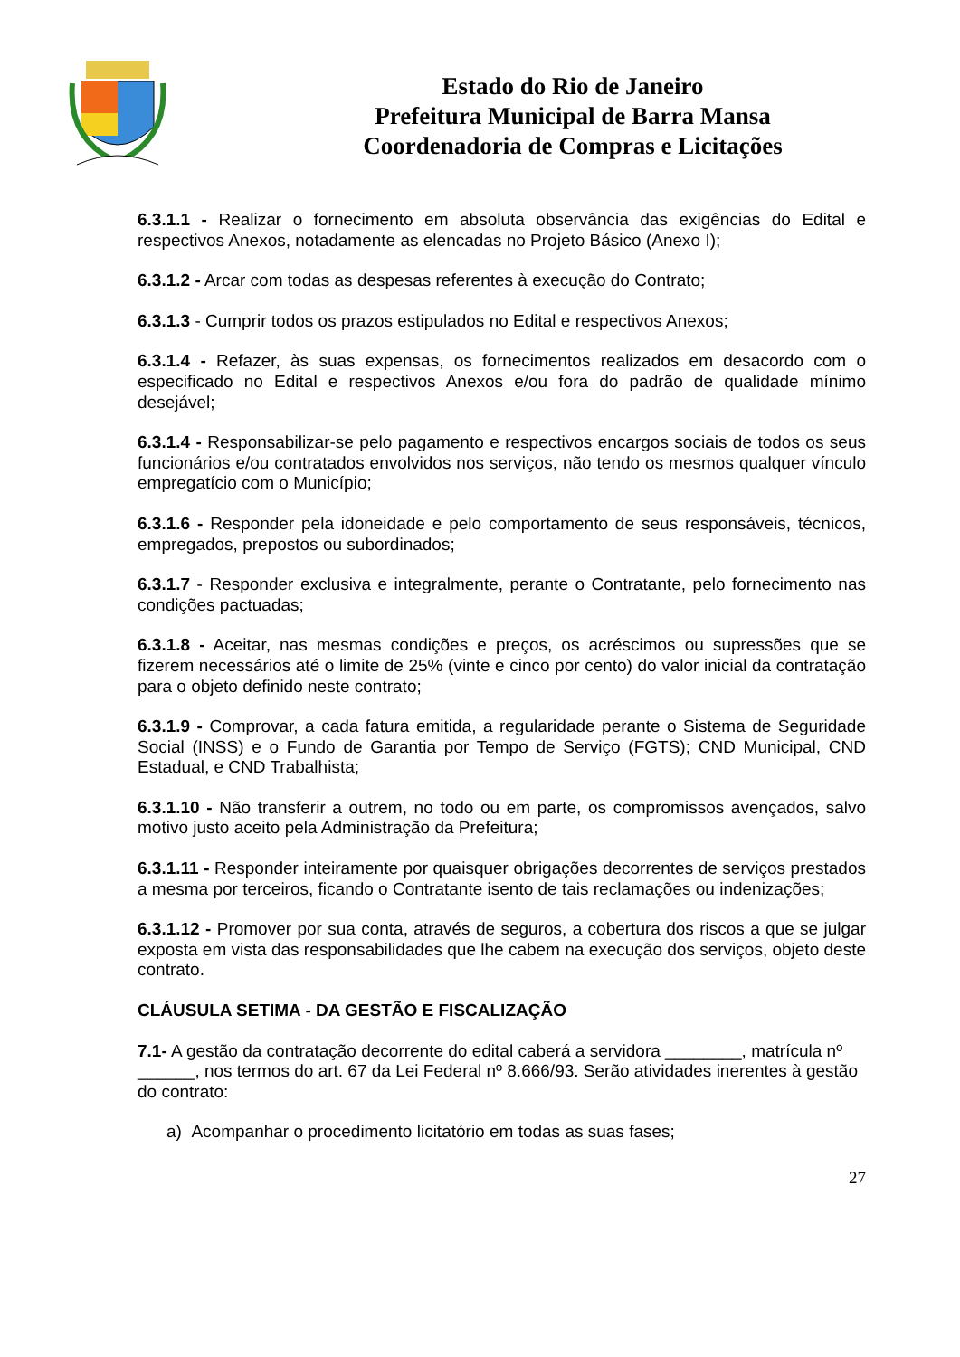Estado do Rio de Janeiro
Prefeitura Municipal de Barra Mansa
Coordenadoria de Compras e Licitações
6.3.1.1 - Realizar o fornecimento em absoluta observância das exigências do Edital e respectivos Anexos, notadamente as elencadas no Projeto Básico (Anexo I);
6.3.1.2 - Arcar com todas as despesas referentes à execução do Contrato;
6.3.1.3 - Cumprir todos os prazos estipulados no Edital e respectivos Anexos;
6.3.1.4 - Refazer, às suas expensas, os fornecimentos realizados em desacordo com o especificado no Edital e respectivos Anexos e/ou fora do padrão de qualidade mínimo desejável;
6.3.1.4 - Responsabilizar-se pelo pagamento e respectivos encargos sociais de todos os seus funcionários e/ou contratados envolvidos nos serviços, não tendo os mesmos qualquer vínculo empregatício com o Município;
6.3.1.6 - Responder pela idoneidade e pelo comportamento de seus responsáveis, técnicos, empregados, prepostos ou subordinados;
6.3.1.7 - Responder exclusiva e integralmente, perante o Contratante, pelo fornecimento nas condições pactuadas;
6.3.1.8 - Aceitar, nas mesmas condições e preços, os acréscimos ou supressões que se fizerem necessários até o limite de 25% (vinte e cinco por cento) do valor inicial da contratação para o objeto definido neste contrato;
6.3.1.9 - Comprovar, a cada fatura emitida, a regularidade perante o Sistema de Seguridade Social (INSS) e o Fundo de Garantia por Tempo de Serviço (FGTS); CND Municipal, CND Estadual, e CND Trabalhista;
6.3.1.10 - Não transferir a outrem, no todo ou em parte, os compromissos avençados, salvo motivo justo aceito pela Administração da Prefeitura;
6.3.1.11 - Responder inteiramente por quaisquer obrigações decorrentes de serviços prestados a mesma por terceiros, ficando o Contratante isento de tais reclamações ou indenizações;
6.3.1.12 - Promover por sua conta, através de seguros, a cobertura dos riscos a que se julgar exposta em vista das responsabilidades que lhe cabem na execução dos serviços, objeto deste contrato.
CLÁUSULA SETIMA - DA GESTÃO E FISCALIZAÇÃO
7.1- A gestão da contratação decorrente do edital caberá a servidora ________, matrícula nº ______, nos termos do art. 67 da Lei Federal nº 8.666/93. Serão atividades inerentes à gestão do contrato:
a) Acompanhar o procedimento licitatório em todas as suas fases;
27